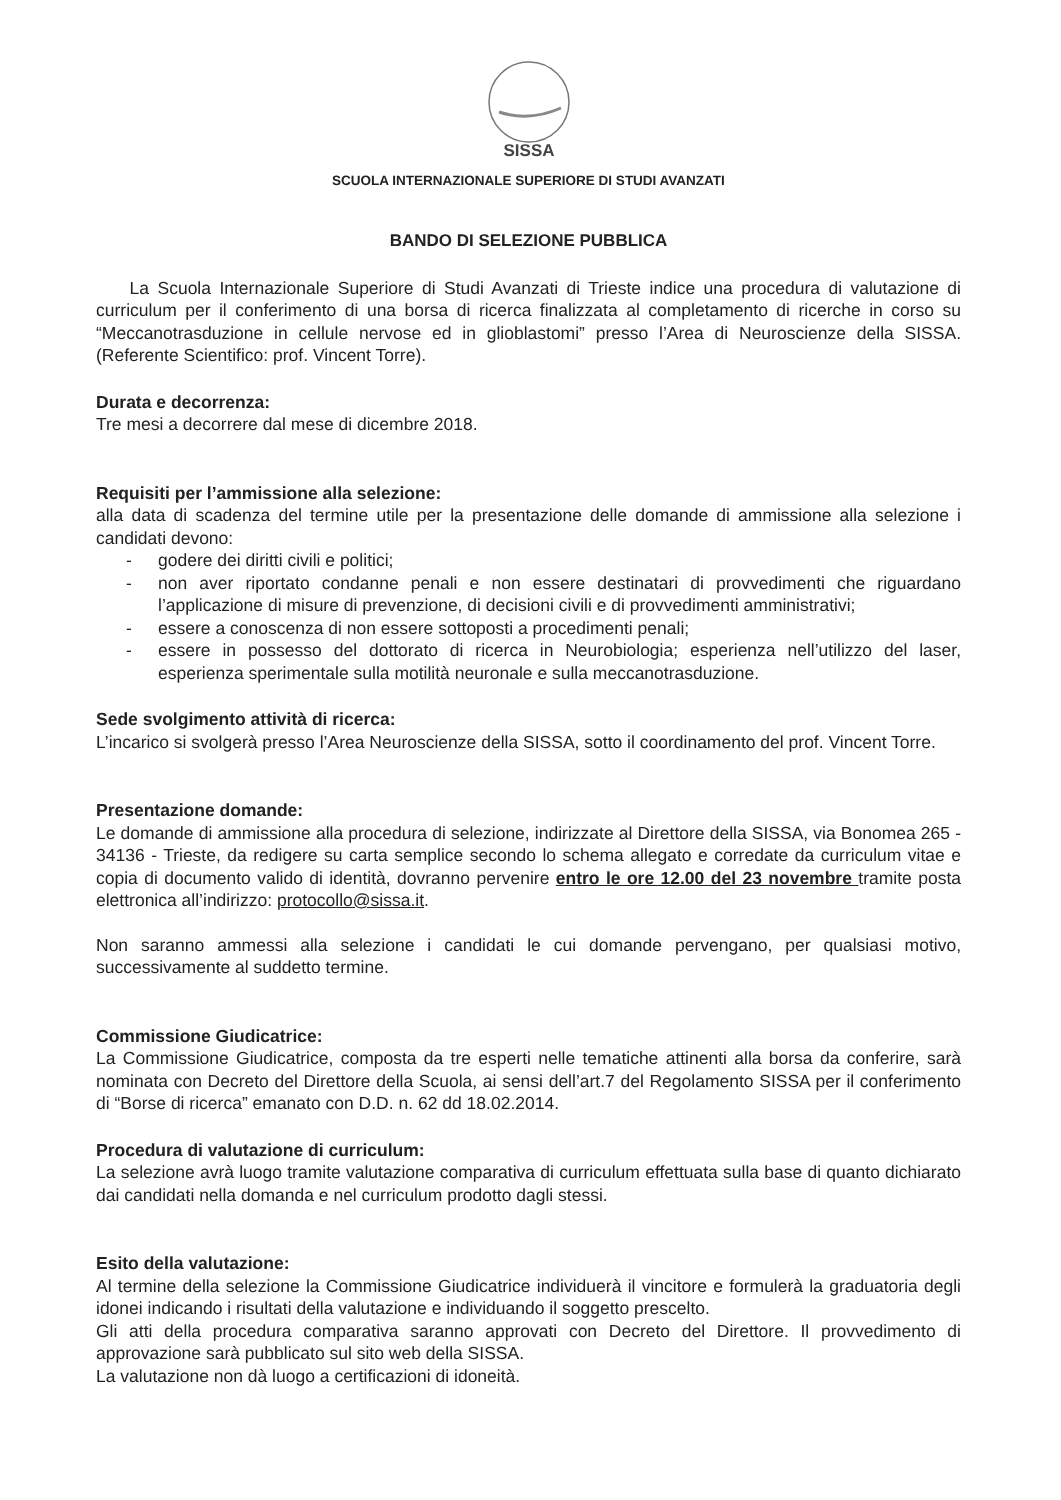SISSA
SCUOLA INTERNAZIONALE SUPERIORE DI STUDI AVANZATI
BANDO DI SELEZIONE PUBBLICA
La Scuola Internazionale Superiore di Studi Avanzati di Trieste indice una procedura di valutazione di curriculum per il conferimento di una borsa di ricerca finalizzata al completamento di ricerche in corso su “Meccanotrasduzione in cellule nervose ed in glioblastomi” presso l’Area di Neuroscienze della SISSA. (Referente Scientifico: prof. Vincent Torre).
Durata e decorrenza:
Tre mesi a decorrere dal mese di dicembre 2018.
Requisiti per l’ammissione alla selezione:
alla data di scadenza del termine utile per la presentazione delle domande di ammissione alla selezione i candidati devono:
- godere dei diritti civili e politici;
- non aver riportato condanne penali e non essere destinatari di provvedimenti che riguardano l’applicazione di misure di prevenzione, di decisioni civili e di provvedimenti amministrativi;
- essere a conoscenza di non essere sottoposti a procedimenti penali;
- essere in possesso del dottorato di ricerca in Neurobiologia; esperienza nell’utilizzo del laser, esperienza sperimentale sulla motilità neuronale e sulla meccanotrasduzione.
Sede svolgimento attività di ricerca:
L’incarico si svolgerà presso l’Area Neuroscienze della SISSA, sotto il coordinamento del prof. Vincent Torre.
Presentazione domande:
Le domande di ammissione alla procedura di selezione, indirizzate al Direttore della SISSA, via Bonomea 265 - 34136 - Trieste, da redigere su carta semplice secondo lo schema allegato e corredate da curriculum vitae e copia di documento valido di identità, dovranno pervenire entro le ore 12.00 del 23 novembre tramite posta elettronica all’indirizzo: protocollo@sissa.it.
Non saranno ammessi alla selezione i candidati le cui domande pervengano, per qualsiasi motivo, successivamente al suddetto termine.
Commissione Giudicatrice:
La Commissione Giudicatrice, composta da tre esperti nelle tematiche attinenti alla borsa da conferire, sarà nominata con Decreto del Direttore della Scuola, ai sensi dell’art.7 del Regolamento SISSA per il conferimento di “Borse di ricerca” emanato con D.D. n. 62 dd 18.02.2014.
Procedura di valutazione di curriculum:
La selezione avrà luogo tramite valutazione comparativa di curriculum effettuata sulla base di quanto dichiarato dai candidati nella domanda e nel curriculum prodotto dagli stessi.
Esito della valutazione:
Al termine della selezione la Commissione Giudicatrice individuerà il vincitore e formulerà la graduatoria degli idonei indicando i risultati della valutazione e individuando il soggetto prescelto.
Gli atti della procedura comparativa saranno approvati con Decreto del Direttore. Il provvedimento di approvazione sarà pubblicato sul sito web della SISSA.
La valutazione non dà luogo a certificazioni di idoneità.